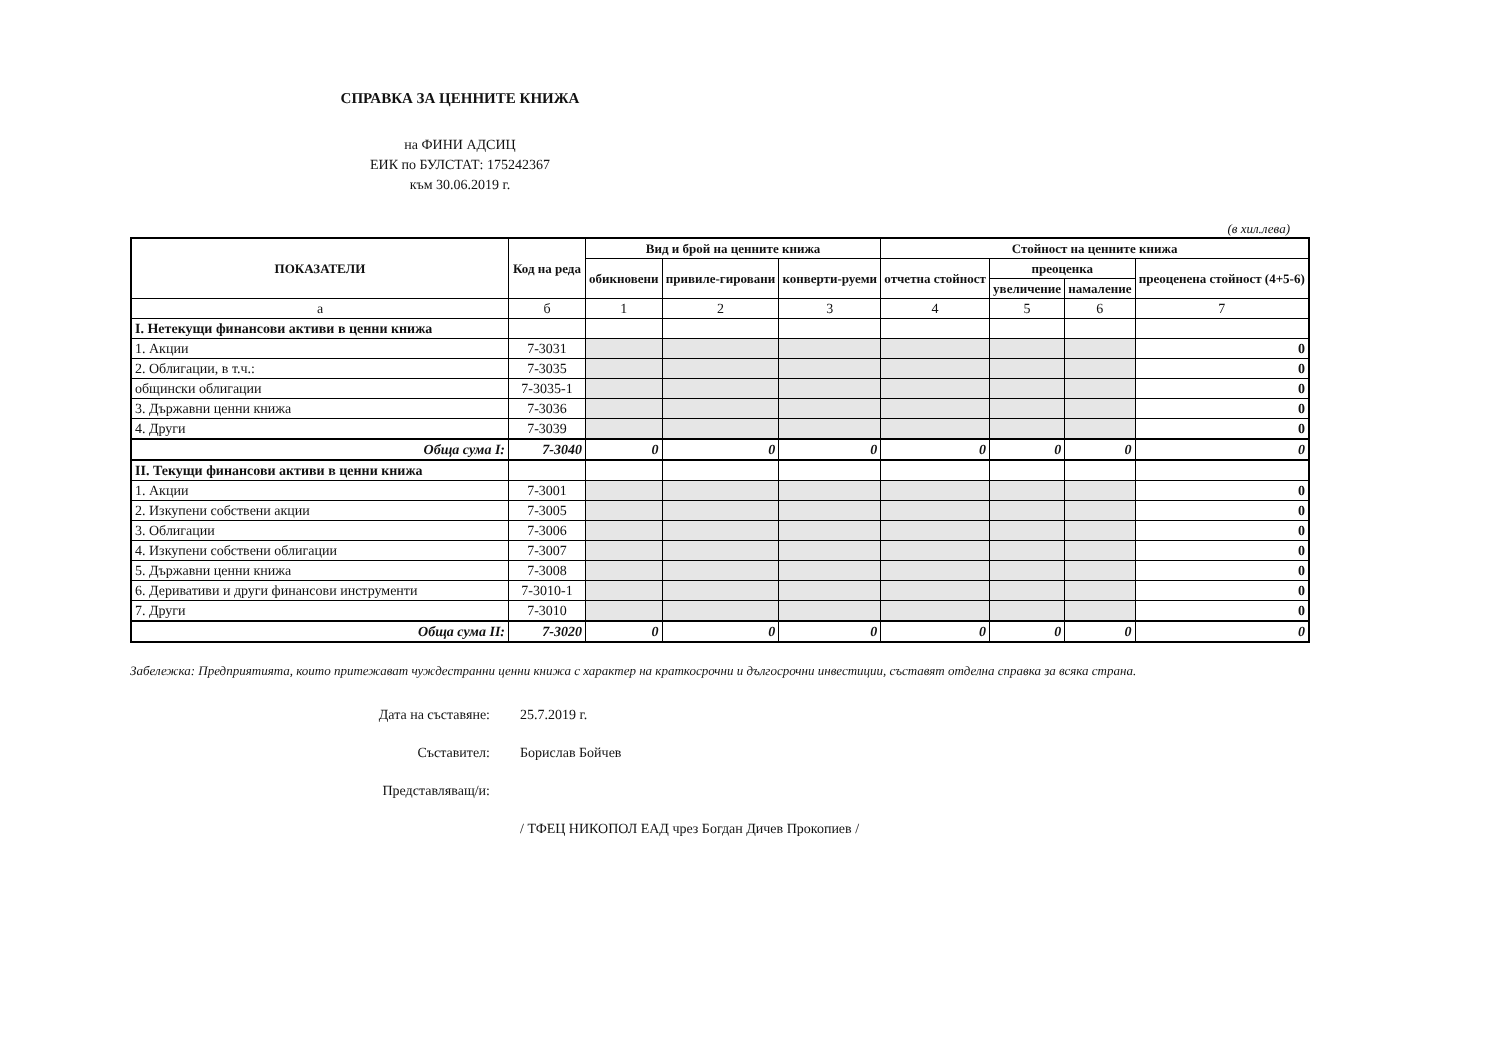СПРАВКА ЗА ЦЕННИТЕ КНИЖА
на ФИНИ АДСИЦ
ЕИК по БУЛСТАТ: 175242367
към 30.06.2019 г.
(в хил.лева)
| ПОКАЗАТЕЛИ | Код на реда | Вид и брой на ценните книжа | | | Стойност на ценните книжа | | | |
| --- | --- | --- | --- | --- | --- | --- | --- | --- |
| | | обикновени | привиле-гировани | конверти-руеми | отчетна стойност | преоценка | | преоценена стойност (4+5-6) |
| | | | | | | увеличение | намаление | |
| а | б | 1 | 2 | 3 | 4 | 5 | 6 | 7 |
| I. Нетекущи финансови активи в ценни книжа | | | | | | | | |
| 1. Акции | 7-3031 | | | | | | | 0 |
| 2. Облигации, в т.ч.: | 7-3035 | | | | | | | 0 |
| общински облигации | 7-3035-1 | | | | | | | 0 |
| 3. Държавни ценни книжа | 7-3036 | | | | | | | 0 |
| 4. Други | 7-3039 | | | | | | | 0 |
| Обща сума I: | 7-3040 | 0 | 0 | 0 | 0 | 0 | 0 | 0 |
| II. Текущи финансови активи в ценни книжа | | | | | | | | |
| 1. Акции | 7-3001 | | | | | | | 0 |
| 2. Изкупени собствени акции | 7-3005 | | | | | | | 0 |
| 3. Облигации | 7-3006 | | | | | | | 0 |
| 4. Изкупени собствени облигации | 7-3007 | | | | | | | 0 |
| 5. Държавни ценни книжа | 7-3008 | | | | | | | 0 |
| 6. Деривативи и други финансови инструменти | 7-3010-1 | | | | | | | 0 |
| 7. Други | 7-3010 | | | | | | | 0 |
| Обща сума II: | 7-3020 | 0 | 0 | 0 | 0 | 0 | 0 | 0 |
Забележка: Предприятията, които притежават чуждестранни ценни книжа с характер на краткосрочни и дългосрочни инвестиции, съставят отделна справка за всяка страна.
Дата на съставяне: 25.7.2019 г.
Съставител: Борислав Бойчев
Представляващ/и:
/ ТФЕЦ НИКОПОЛ ЕАД чрез Богдан Дичев Прокопиев /